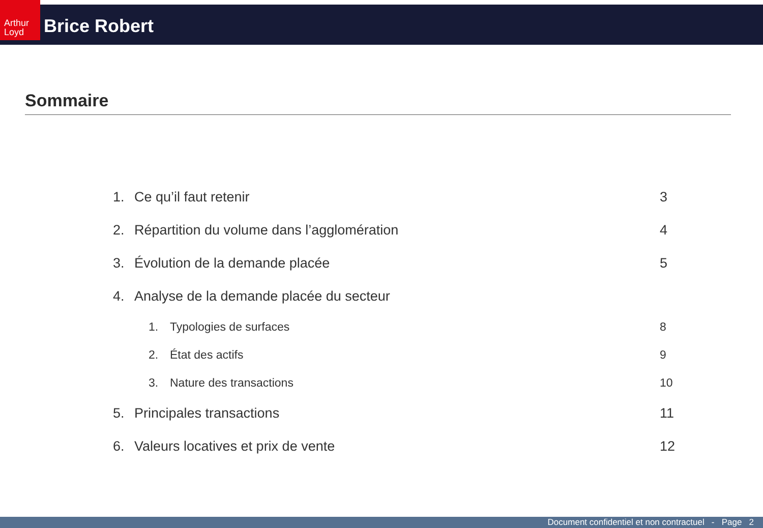Arthur Loyd
Brice Robert
Sommaire
1. Ce qu’il faut retenir 3
2. Répartition du volume dans l’agglomération 4
3. Évolution de la demande placée 5
4. Analyse de la demande placée du secteur
1. Typologies de surfaces 8
2. État des actifs 9
3. Nature des transactions 10
5. Principales transactions 11
6. Valeurs locatives et prix de vente 12
Document confidentiel et non contractuel - Page 2